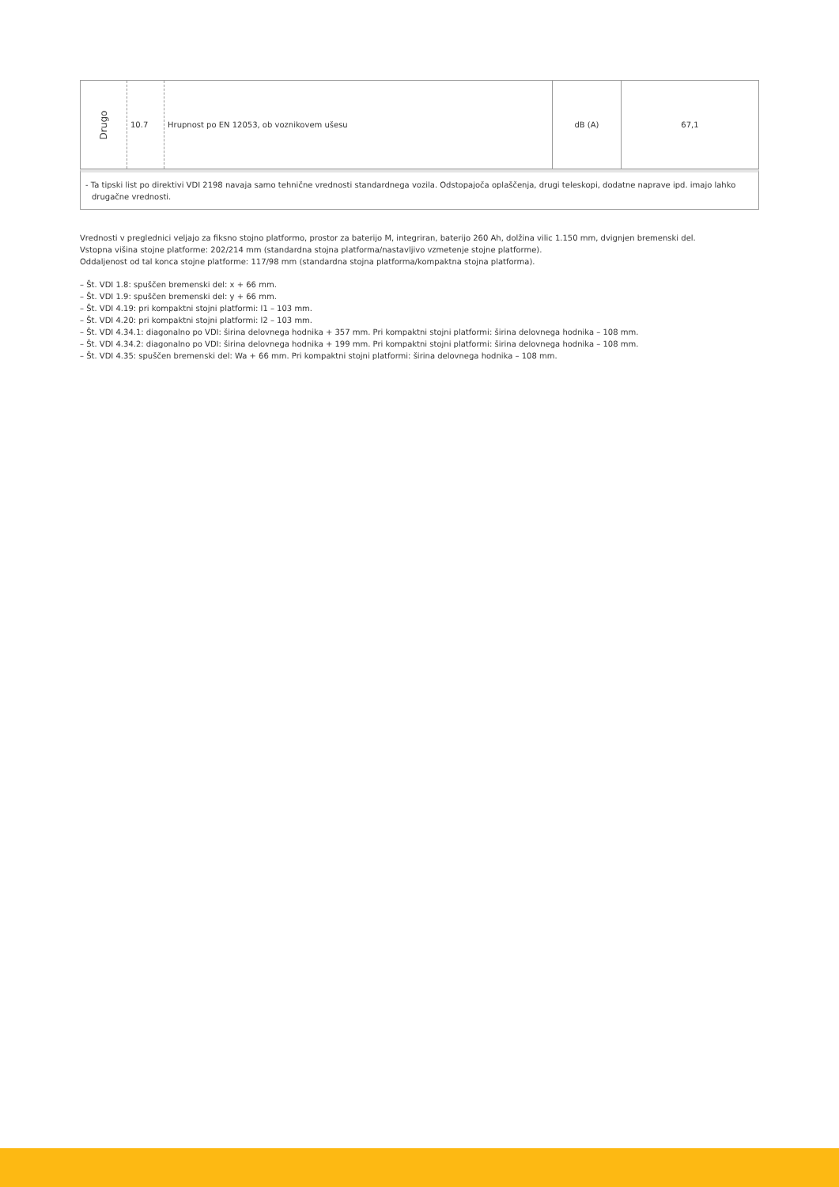| Drugo | 10.7 | Hrupnost po EN 12053, ob voznikovem ušesu | dB (A) | 67,1 |
- Ta tipski list po direktivi VDI 2198 navaja samo tehnične vrednosti standardnega vozila. Odstopajoča oplaščenja, drugi teleskopi, dodatne naprave ipd. imajo lahko drugačne vrednosti.
Vrednosti v preglednici veljajo za fiksno stojno platformo, prostor za baterijo M, integriran, baterijo 260 Ah, dolžina vilic 1.150 mm, dvignjen bremenski del.
Vstopna višina stojne platforme: 202/214 mm (standardna stojna platforma/nastavljivo vzmetenje stojne platforme).
Oddaljenost od tal konca stojne platforme: 117/98 mm (standardna stojna platforma/kompaktna stojna platforma).
– Št. VDI 1.8: spuščen bremenski del: x + 66 mm.
– Št. VDI 1.9: spuščen bremenski del: y + 66 mm.
– Št. VDI 4.19: pri kompaktni stojni platformi: l1 – 103 mm.
– Št. VDI 4.20: pri kompaktni stojni platformi: l2 – 103 mm.
– Št. VDI 4.34.1: diagonalno po VDI: širina delovnega hodnika + 357 mm. Pri kompaktni stojni platformi: širina delovnega hodnika – 108 mm.
– Št. VDI 4.34.2: diagonalno po VDI: širina delovnega hodnika + 199 mm. Pri kompaktni stojni platformi: širina delovnega hodnika – 108 mm.
– Št. VDI 4.35: spuščen bremenski del: Wa + 66 mm. Pri kompaktni stojni platformi: širina delovnega hodnika – 108 mm.